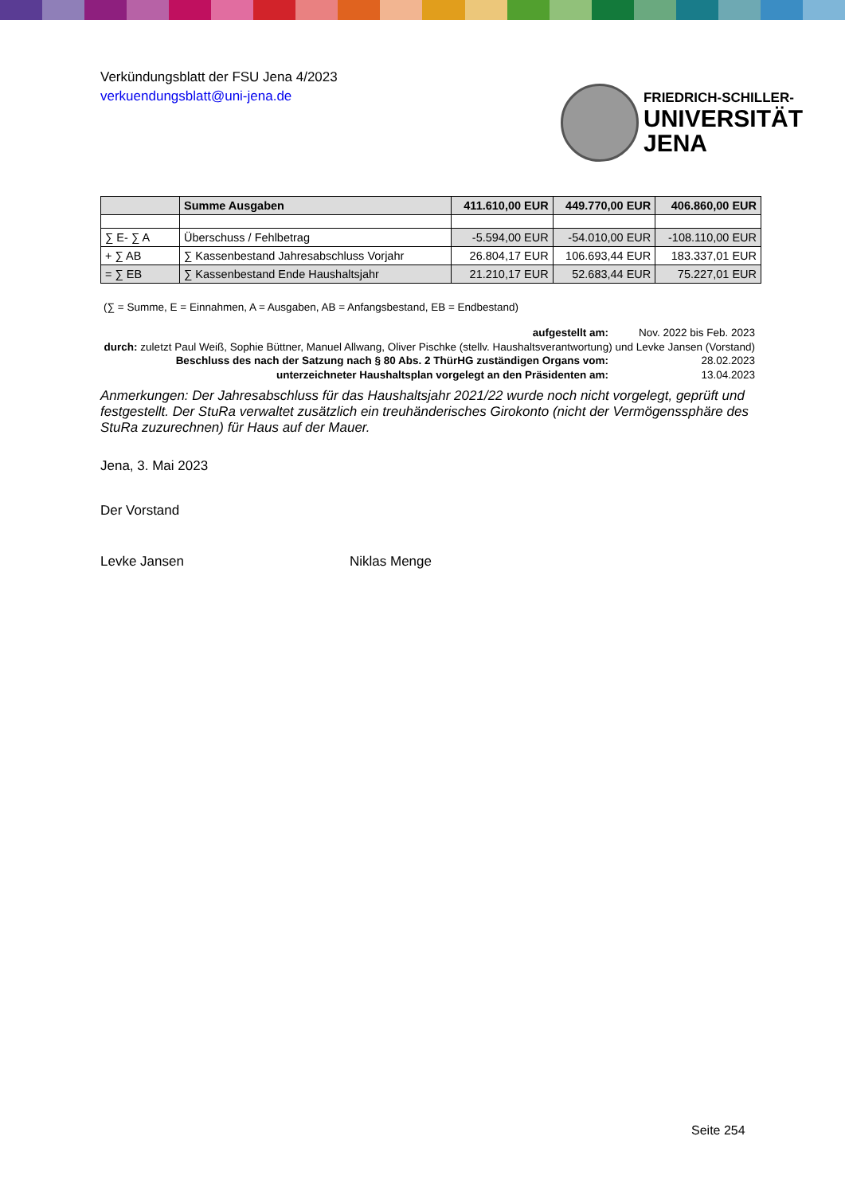Verkündungsblatt der FSU Jena 4/2023
verkuendungsblatt@uni-jena.de
FRIEDRICH-SCHILLER-
UNIVERSITÄT
JENA
| | Summe Ausgaben | 411.610,00 EUR | 449.770,00 EUR | 406.860,00 EUR |
| ∑ E- ∑ A | Überschuss / Fehlbetrag | -5.594,00 EUR | -54.010,00 EUR | -108.110,00 EUR |
| + ∑ AB | ∑ Kassenbestand Jahresabschluss Vorjahr | 26.804,17 EUR | 106.693,44 EUR | 183.337,01 EUR |
| = ∑ EB | ∑ Kassenbestand Ende Haushaltsjahr | 21.210,17 EUR | 52.683,44 EUR | 75.227,01 EUR |
(∑ = Summe, E = Einnahmen, A = Ausgaben, AB = Anfangsbestand, EB = Endbestand)
aufgestellt am: Nov. 2022 bis Feb. 2023
durch: zuletzt Paul Weiß, Sophie Büttner, Manuel Allwang, Oliver Pischke (stellv. Haushaltsverantwortung) und Levke Jansen (Vorstand)
Beschluss des nach der Satzung nach § 80 Abs. 2 ThürHG zuständigen Organs vom: 28.02.2023
unterzeichneter Haushaltsplan vorgelegt an den Präsidenten am: 13.04.2023
Anmerkungen: Der Jahresabschluss für das Haushaltsjahr 2021/22 wurde noch nicht vorgelegt, geprüft und festgestellt. Der StuRa verwaltet zusätzlich ein treuhänderisches Girokonto (nicht der Vermögenssphäre des StuRa zuzurechnen) für Haus auf der Mauer.
Jena, 3. Mai 2023
Der Vorstand
Levke Jansen Niklas Menge
Seite 254